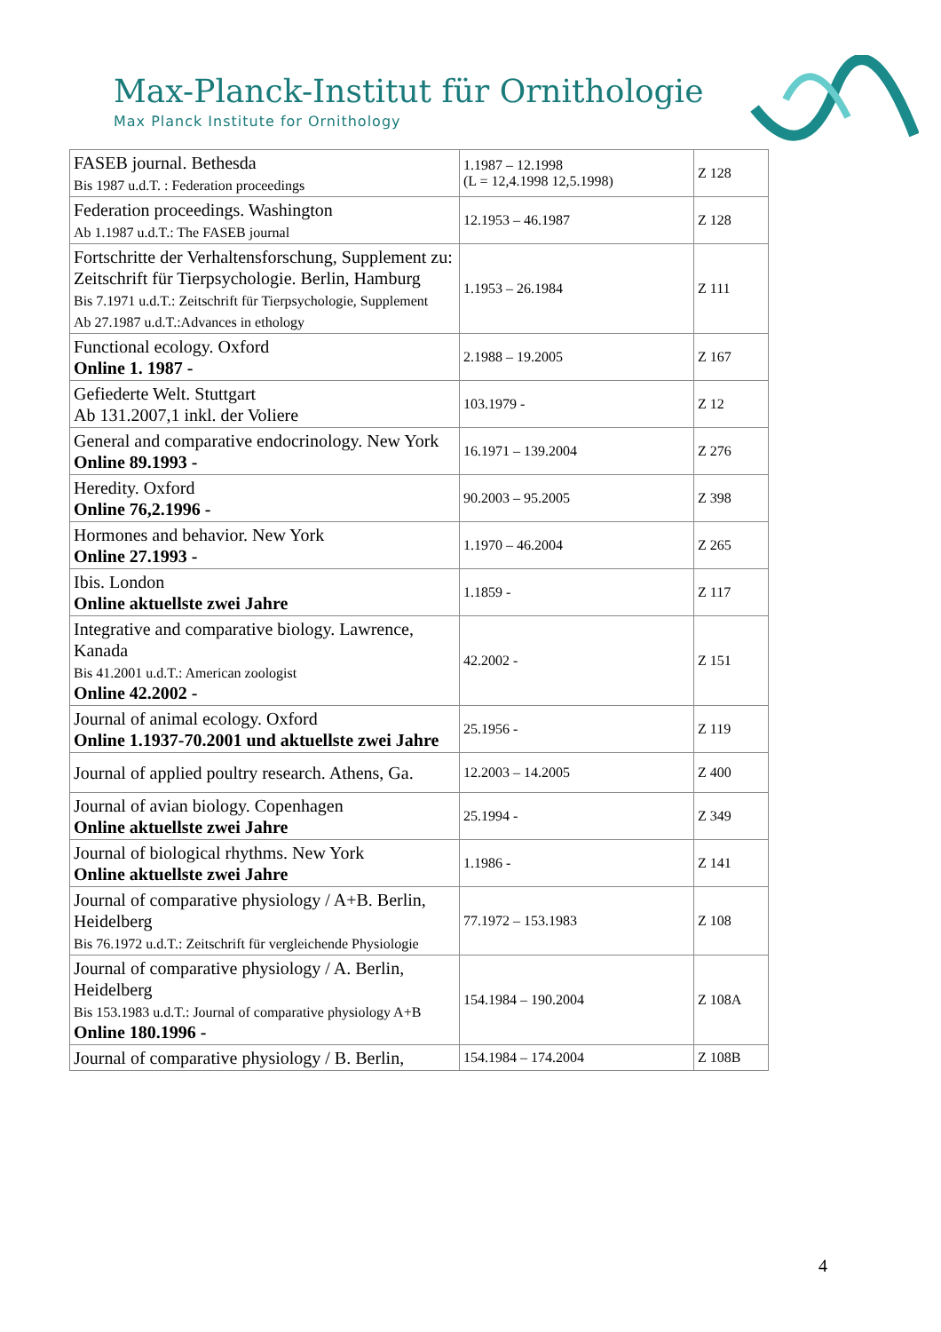Max-Planck-Institut für Ornithologie
Max Planck Institute for Ornithology
| FASEB journal. Bethesda Bis 1987 u.d.T. : Federation proceedings | 1.1987 – 12.1998 (L = 12,4.1998 12,5.1998) | Z 128 |
| Federation proceedings. Washington Ab 1.1987 u.d.T.: The FASEB journal | 12.1953 – 46.1987 | Z 128 |
| Fortschritte der Verhaltensforschung, Supplement zu: Zeitschrift für Tierpsychologie. Berlin, Hamburg Bis 7.1971 u.d.T.: Zeitschrift für Tierpsychologie, Supplement Ab 27.1987 u.d.T.:Advances in ethology | 1.1953 – 26.1984 | Z 111 |
| Functional ecology. Oxford Online 1. 1987 - | 2.1988 – 19.2005 | Z 167 |
| Gefiederte Welt. Stuttgart Ab 131.2007,1 inkl. der Voliere | 103.1979 - | Z 12 |
| General and comparative endocrinology. New York Online 89.1993 - | 16.1971 – 139.2004 | Z 276 |
| Heredity. Oxford Online 76,2.1996 - | 90.2003 – 95.2005 | Z 398 |
| Hormones and behavior. New York Online 27.1993 - | 1.1970 – 46.2004 | Z 265 |
| Ibis. London Online aktuellste zwei Jahre | 1.1859 - | Z 117 |
| Integrative and comparative biology. Lawrence, Kanada Bis 41.2001 u.d.T.: American zoologist Online 42.2002 - | 42.2002 - | Z 151 |
| Journal of animal ecology. Oxford Online 1.1937-70.2001 und aktuellste zwei Jahre | 25.1956 - | Z 119 |
| Journal of applied poultry research. Athens, Ga. | 12.2003 – 14.2005 | Z 400 |
| Journal of avian biology. Copenhagen Online aktuellste zwei Jahre | 25.1994 - | Z 349 |
| Journal of biological rhythms. New York Online aktuellste zwei Jahre | 1.1986 - | Z 141 |
| Journal of comparative physiology / A+B. Berlin, Heidelberg Bis 76.1972 u.d.T.: Zeitschrift für vergleichende Physiologie | 77.1972 – 153.1983 | Z 108 |
| Journal of comparative physiology / A. Berlin, Heidelberg Bis 153.1983 u.d.T.: Journal of comparative physiology A+B Online 180.1996 - | 154.1984 – 190.2004 | Z 108A |
| Journal of comparative physiology / B. Berlin, | 154.1984 – 174.2004 | Z 108B |
4